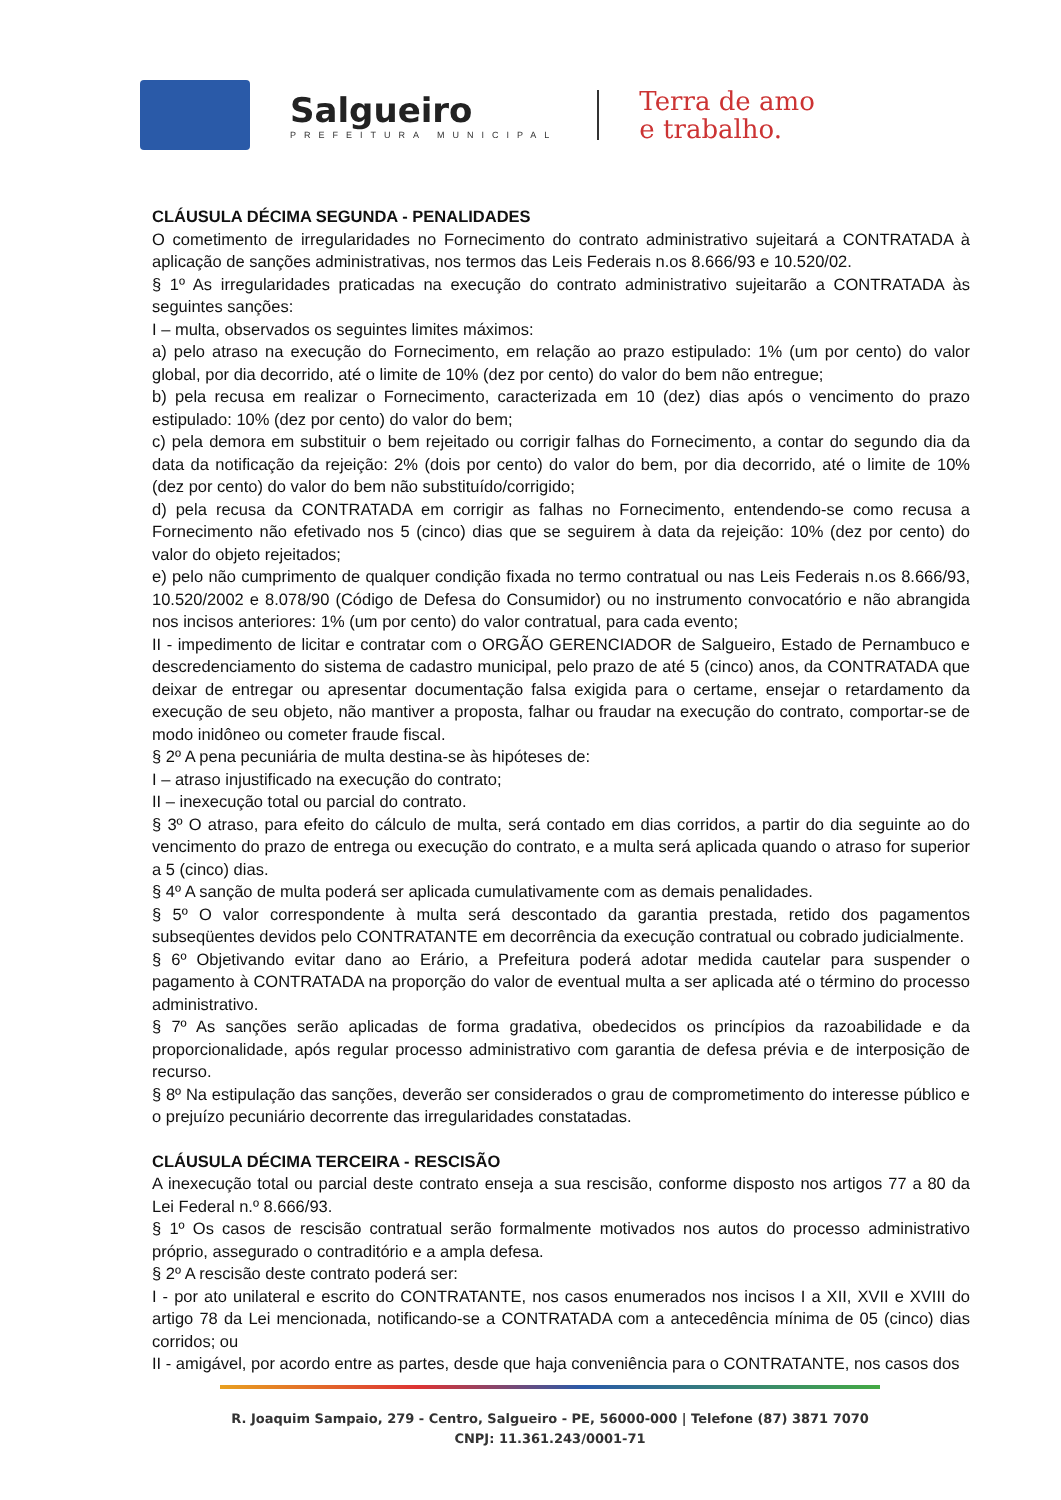Salgueiro
PREFEITURA MUNICIPAL
Terra de amo
e trabalho.
CLÁUSULA DÉCIMA SEGUNDA - PENALIDADES
O cometimento de irregularidades no Fornecimento do contrato administrativo sujeitará a CONTRATADA à aplicação de sanções administrativas, nos termos das Leis Federais n.os 8.666/93 e 10.520/02.
§ 1º As irregularidades praticadas na execução do contrato administrativo sujeitarão a CONTRATADA às seguintes sanções:
I – multa, observados os seguintes limites máximos:
a) pelo atraso na execução do Fornecimento, em relação ao prazo estipulado: 1% (um por cento) do valor global, por dia decorrido, até o limite de 10% (dez por cento) do valor do bem não entregue;
b) pela recusa em realizar o Fornecimento, caracterizada em 10 (dez) dias após o vencimento do prazo estipulado: 10% (dez por cento) do valor do bem;
c) pela demora em substituir o bem rejeitado ou corrigir falhas do Fornecimento, a contar do segundo dia da data da notificação da rejeição: 2% (dois por cento) do valor do bem, por dia decorrido, até o limite de 10% (dez por cento) do valor do bem não substituído/corrigido;
d) pela recusa da CONTRATADA em corrigir as falhas no Fornecimento, entendendo-se como recusa a Fornecimento não efetivado nos 5 (cinco) dias que se seguirem à data da rejeição: 10% (dez por cento) do valor do objeto rejeitados;
e) pelo não cumprimento de qualquer condição fixada no termo contratual ou nas Leis Federais n.os 8.666/93, 10.520/2002 e 8.078/90 (Código de Defesa do Consumidor) ou no instrumento convocatório e não abrangida nos incisos anteriores: 1% (um por cento) do valor contratual, para cada evento;
II - impedimento de licitar e contratar com o ORGÃO GERENCIADOR de Salgueiro, Estado de Pernambuco e descredenciamento do sistema de cadastro municipal, pelo prazo de até 5 (cinco) anos, da CONTRATADA que deixar de entregar ou apresentar documentação falsa exigida para o certame, ensejar o retardamento da execução de seu objeto, não mantiver a proposta, falhar ou fraudar na execução do contrato, comportar-se de modo inidôneo ou cometer fraude fiscal.
§ 2º A pena pecuniária de multa destina-se às hipóteses de:
I – atraso injustificado na execução do contrato;
II – inexecução total ou parcial do contrato.
§ 3º O atraso, para efeito do cálculo de multa, será contado em dias corridos, a partir do dia seguinte ao do vencimento do prazo de entrega ou execução do contrato, e a multa será aplicada quando o atraso for superior a 5 (cinco) dias.
§ 4º A sanção de multa poderá ser aplicada cumulativamente com as demais penalidades.
§ 5º O valor correspondente à multa será descontado da garantia prestada, retido dos pagamentos subseqüentes devidos pelo CONTRATANTE em decorrência da execução contratual ou cobrado judicialmente.
§ 6º Objetivando evitar dano ao Erário, a Prefeitura poderá adotar medida cautelar para suspender o pagamento à CONTRATADA na proporção do valor de eventual multa a ser aplicada até o término do processo administrativo.
§ 7º As sanções serão aplicadas de forma gradativa, obedecidos os princípios da razoabilidade e da proporcionalidade, após regular processo administrativo com garantia de defesa prévia e de interposição de recurso.
§ 8º Na estipulação das sanções, deverão ser considerados o grau de comprometimento do interesse público e o prejuízo pecuniário decorrente das irregularidades constatadas.
CLÁUSULA DÉCIMA TERCEIRA - RESCISÃO
A inexecução total ou parcial deste contrato enseja a sua rescisão, conforme disposto nos artigos 77 a 80 da Lei Federal n.º 8.666/93.
§ 1º Os casos de rescisão contratual serão formalmente motivados nos autos do processo administrativo próprio, assegurado o contraditório e a ampla defesa.
§ 2º A rescisão deste contrato poderá ser:
I - por ato unilateral e escrito do CONTRATANTE, nos casos enumerados nos incisos I a XII, XVII e XVIII do artigo 78 da Lei mencionada, notificando-se a CONTRATADA com a antecedência mínima de 05 (cinco) dias corridos; ou
II - amigável, por acordo entre as partes, desde que haja conveniência para o CONTRATANTE, nos casos dos
R. Joaquim Sampaio, 279 - Centro, Salgueiro - PE, 56000-000 | Telefone (87) 3871 7070
CNPJ: 11.361.243/0001-71